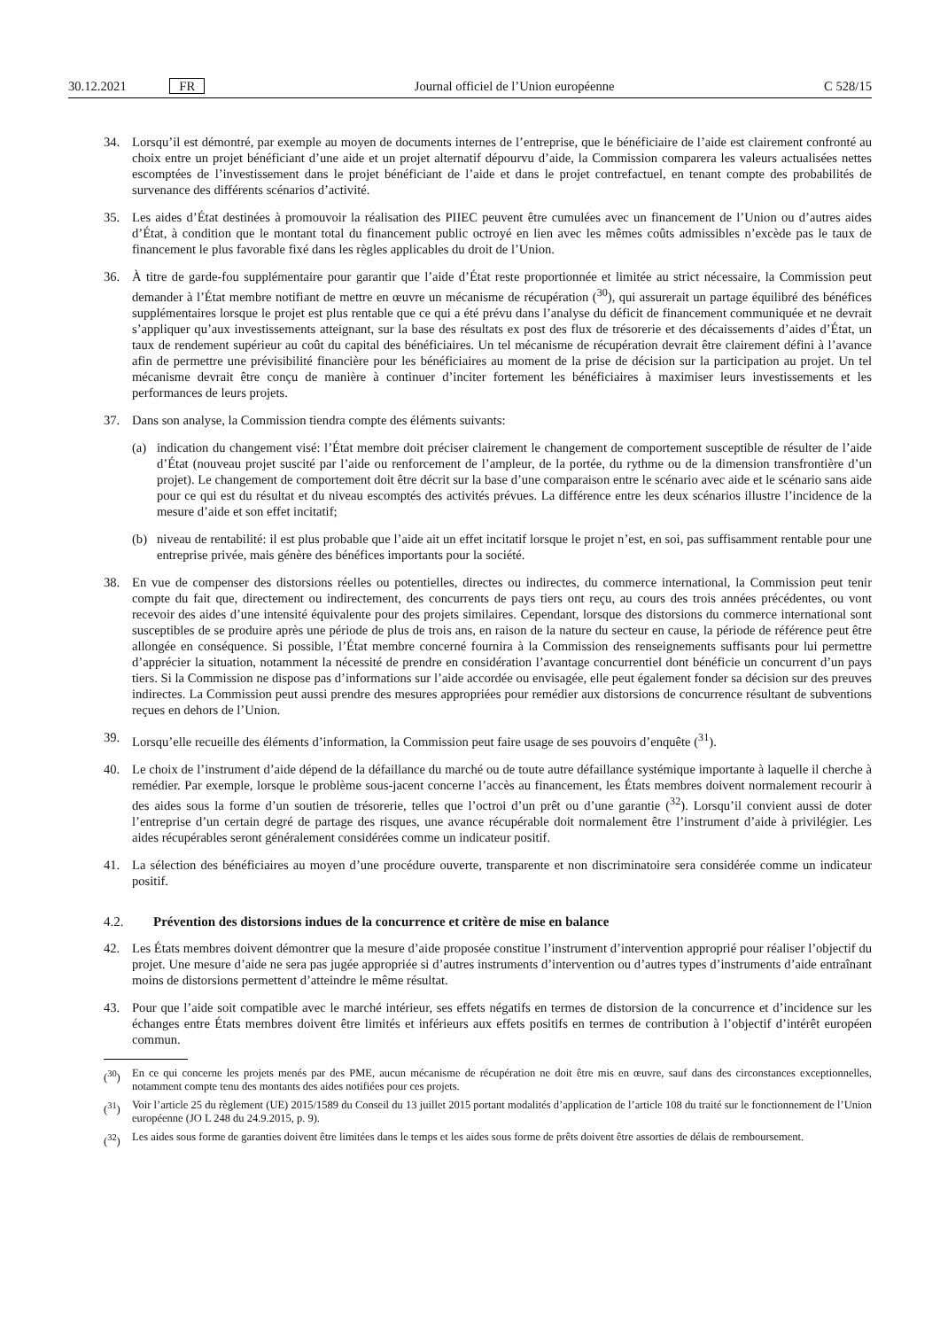30.12.2021 FR Journal officiel de l’Union européenne C 528/15
34. Lorsqu’il est démontré, par exemple au moyen de documents internes de l’entreprise, que le bénéficiaire de l’aide est clairement confronté au choix entre un projet bénéficiant d’une aide et un projet alternatif dépourvu d’aide, la Commission comparera les valeurs actualisées nettes escomptées de l’investissement dans le projet bénéficiant de l’aide et dans le projet contrefactuel, en tenant compte des probabilités de survenance des différents scénarios d’activité.
35. Les aides d’État destinées à promouvoir la réalisation des PIIEC peuvent être cumulées avec un financement de l’Union ou d’autres aides d’État, à condition que le montant total du financement public octroyé en lien avec les mêmes coûts admissibles n’excède pas le taux de financement le plus favorable fixé dans les règles applicables du droit de l’Union.
36. À titre de garde-fou supplémentaire pour garantir que l’aide d’État reste proportionnée et limitée au strict nécessaire, la Commission peut demander à l’État membre notifiant de mettre en œuvre un mécanisme de récupération (<sup>30</sup>), qui assurerait un partage équilibré des bénéfices supplémentaires lorsque le projet est plus rentable que ce qui a été prévu dans l’analyse du déficit de financement communiquée et ne devrait s’appliquer qu’aux investissements atteignant, sur la base des résultats ex post des flux de trésorerie et des décaissements d’aides d’État, un taux de rendement supérieur au coût du capital des bénéficiaires. Un tel mécanisme de récupération devrait être clairement défini à l’avance afin de permettre une prévisibilité financière pour les bénéficiaires au moment de la prise de décision sur la participation au projet. Un tel mécanisme devrait être conçu de manière à continuer d’inciter fortement les bénéficiaires à maximiser leurs investissements et les performances de leurs projets.
37. Dans son analyse, la Commission tiendra compte des éléments suivants:
(a) indication du changement visé: l’État membre doit préciser clairement le changement de comportement susceptible de résulter de l’aide d’État (nouveau projet suscité par l’aide ou renforcement de l’ampleur, de la portée, du rythme ou de la dimension transfrontière d’un projet). Le changement de comportement doit être décrit sur la base d’une comparaison entre le scénario avec aide et le scénario sans aide pour ce qui est du résultat et du niveau escomptés des activités prévues. La différence entre les deux scénarios illustre l’incidence de la mesure d’aide et son effet incitatif;
(b) niveau de rentabilité: il est plus probable que l’aide ait un effet incitatif lorsque le projet n’est, en soi, pas suffisamment rentable pour une entreprise privée, mais génère des bénéfices importants pour la société.
38. En vue de compenser des distorsions réelles ou potentielles, directes ou indirectes, du commerce international, la Commission peut tenir compte du fait que, directement ou indirectement, des concurrents de pays tiers ont reçu, au cours des trois années précédentes, ou vont recevoir des aides d’une intensité équivalente pour des projets similaires. Cependant, lorsque des distorsions du commerce international sont susceptibles de se produire après une période de plus de trois ans, en raison de la nature du secteur en cause, la période de référence peut être allongée en conséquence. Si possible, l’État membre concerné fournira à la Commission des renseignements suffisants pour lui permettre d’apprécier la situation, notamment la nécessité de prendre en considération l’avantage concurrentiel dont bénéficie un concurrent d’un pays tiers. Si la Commission ne dispose pas d’informations sur l’aide accordée ou envisagée, elle peut également fonder sa décision sur des preuves indirectes. La Commission peut aussi prendre des mesures appropriées pour remédier aux distorsions de concurrence résultant de subventions reçues en dehors de l’Union.
39. Lorsqu’elle recueille des éléments d’information, la Commission peut faire usage de ses pouvoirs d’enquête (<sup>31</sup>).
40. Le choix de l’instrument d’aide dépend de la défaillance du marché ou de toute autre défaillance systémique importante à laquelle il cherche à remédier. Par exemple, lorsque le problème sous-jacent concerne l’accès au financement, les États membres doivent normalement recourir à des aides sous la forme d’un soutien de trésorerie, telles que l’octroi d’un prêt ou d’une garantie (<sup>32</sup>). Lorsqu’il convient aussi de doter l’entreprise d’un certain degré de partage des risques, une avance récupérable doit normalement être l’instrument d’aide à privilégier. Les aides récupérables seront généralement considérées comme un indicateur positif.
41. La sélection des bénéficiaires au moyen d’une procédure ouverte, transparente et non discriminatoire sera considérée comme un indicateur positif.
4.2. Prévention des distorsions indues de la concurrence et critère de mise en balance
42. Les États membres doivent démontrer que la mesure d’aide proposée constitue l’instrument d’intervention approprié pour réaliser l’objectif du projet. Une mesure d’aide ne sera pas jugée appropriée si d’autres instruments d’intervention ou d’autres types d’instruments d’aide entraînant moins de distorsions permettent d’atteindre le même résultat.
43. Pour que l’aide soit compatible avec le marché intérieur, ses effets négatifs en termes de distorsion de la concurrence et d’incidence sur les échanges entre États membres doivent être limités et inférieurs aux effets positifs en termes de contribution à l’objectif d’intérêt européen commun.
(<sup>30</sup>) En ce qui concerne les projets menés par des PME, aucun mécanisme de récupération ne doit être mis en œuvre, sauf dans des circonstances exceptionnelles, notamment compte tenu des montants des aides notifiées pour ces projets.
(<sup>31</sup>) Voir l’article 25 du règlement (UE) 2015/1589 du Conseil du 13 juillet 2015 portant modalités d’application de l’article 108 du traité sur le fonctionnement de l’Union européenne (JO L 248 du 24.9.2015, p. 9).
(<sup>32</sup>) Les aides sous forme de garanties doivent être limitées dans le temps et les aides sous forme de prêts doivent être assorties de délais de remboursement.